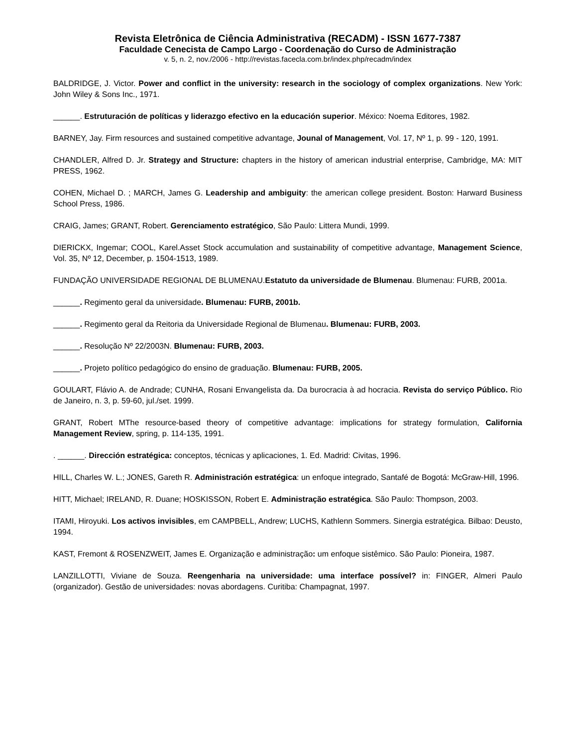Revista Eletrônica de Ciência Administrativa (RECADM) - ISSN 1677-7387
Faculdade Cenecista de Campo Largo - Coordenação do Curso de Administração
v. 5, n. 2, nov./2006 - http://revistas.facecla.com.br/index.php/recadm/index
BALDRIDGE, J. Victor. Power and conflict in the university: research in the sociology of complex organizations. New York: John Wiley & Sons Inc., 1971.
______. Estruturación de políticas y liderazgo efectivo en la educación superior. México: Noema Editores, 1982.
BARNEY, Jay. Firm resources and sustained competitive advantage, Jounal of Management, Vol. 17, Nº 1, p. 99 - 120, 1991.
CHANDLER, Alfred D. Jr. Strategy and Structure: chapters in the history of american industrial enterprise, Cambridge, MA: MIT PRESS, 1962.
COHEN, Michael D. ; MARCH, James G. Leadership and ambiguity: the american college president. Boston: Harward Business School Press, 1986.
CRAIG, James; GRANT, Robert. Gerenciamento estratégico, São Paulo: Littera Mundi, 1999.
DIERICKX, Ingemar; COOL, Karel.Asset Stock accumulation and sustainability of competitive advantage, Management Science, Vol. 35, Nº 12, December, p. 1504-1513, 1989.
FUNDAÇÃO UNIVERSIDADE REGIONAL DE BLUMENAU.Estatuto da universidade de Blumenau. Blumenau: FURB, 2001a.
______. Regimento geral da universidade. Blumenau: FURB, 2001b.
______. Regimento geral da Reitoria da Universidade Regional de Blumenau. Blumenau: FURB, 2003.
______. Resolução Nº 22/2003N. Blumenau: FURB, 2003.
______. Projeto político pedagógico do ensino de graduação. Blumenau: FURB, 2005.
GOULART, Flávio A. de Andrade; CUNHA, Rosani Envangelista da. Da burocracia à ad hocracia. Revista do serviço Público. Rio de Janeiro, n. 3, p. 59-60, jul./set. 1999.
GRANT, Robert MThe resource-based theory of competitive advantage: implications for strategy formulation, California Management Review, spring, p. 114-135, 1991.
. ______. Dirección estratégica: conceptos, técnicas y aplicaciones, 1. Ed. Madrid: Civitas, 1996.
HILL, Charles W. L.; JONES, Gareth R. Administración estratégica: un enfoque integrado, Santafé de Bogotá: McGraw-Hill, 1996.
HITT, Michael; IRELAND, R. Duane; HOSKISSON, Robert E. Administração estratégica. São Paulo: Thompson, 2003.
ITAMI, Hiroyuki. Los activos invisibles, em CAMPBELL, Andrew; LUCHS, Kathlenn Sommers. Sinergia estratégica. Bilbao: Deusto, 1994.
KAST, Fremont & ROSENZWEIT, James E. Organização e administração: um enfoque sistêmico. São Paulo: Pioneira, 1987.
LANZILLOTTI, Viviane de Souza. Reengenharia na universidade: uma interface possível? in: FINGER, Almeri Paulo (organizador). Gestão de universidades: novas abordagens. Curitiba: Champagnat, 1997.